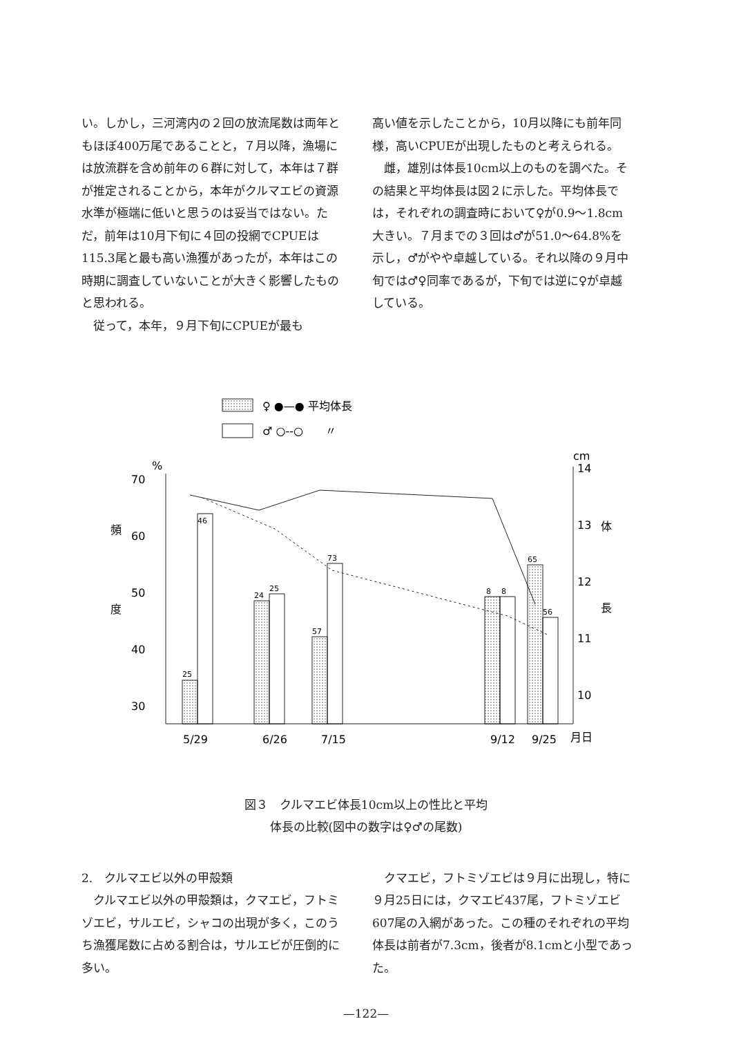い。しかし，三河湾内の２回の放流尾数は両年ともほぼ400万尾であることと，７月以降，漁場には放流群を含め前年の６群に対して，本年は７群が推定されることから，本年がクルマエビの資源水準が極端に低いと思うのは妥当ではない。ただ，前年は10月下旬に４回の投網でCPUEは115.3尾と最も高い漁獲があったが，本年はこの時期に調査していないことが大きく影響したものと思われる。
　従って，本年，９月下旬にCPUEが最も
高い値を示したことから，10月以降にも前年同様，高いCPUEが出現したものと考えられる。
　雌，雄別は体長10cm以上のものを調べた。その結果と平均体長は図２に示した。平均体長では，それぞれの調査時において♀が0.9～1.8cm大きい。７月までの３回は♂が51.0～64.8%を示し，♂がやや卓越している。それ以降の９月中旬では♂♀同率であるが，下旬では逆に♀が卓越している。
♀ ●—● 平均体長
♂ ○‐‐○　　〃
cm
%
70
60
50
40
30
14
13
12
11
10
頻
度
体
長
25
46
24
25
57
73
8
8
65
56
5/29
6/26
7/15
9/12
9/25
月日
図３　クルマエビ体長10cm以上の性比と平均
体長の比較(図中の数字は♀♂の尾数)
2.　クルマエビ以外の甲殻類
　クルマエビ以外の甲殻類は，クマエビ，フトミゾエビ，サルエビ，シャコの出現が多く，このうち漁獲尾数に占める割合は，サルエビが圧倒的に多い。
　クマエビ，フトミゾエビは９月に出現し，特に９月25日には，クマエビ437尾，フトミゾエビ607尾の入網があった。この種のそれぞれの平均体長は前者が7.3cm，後者が8.1cmと小型であった。
—122—